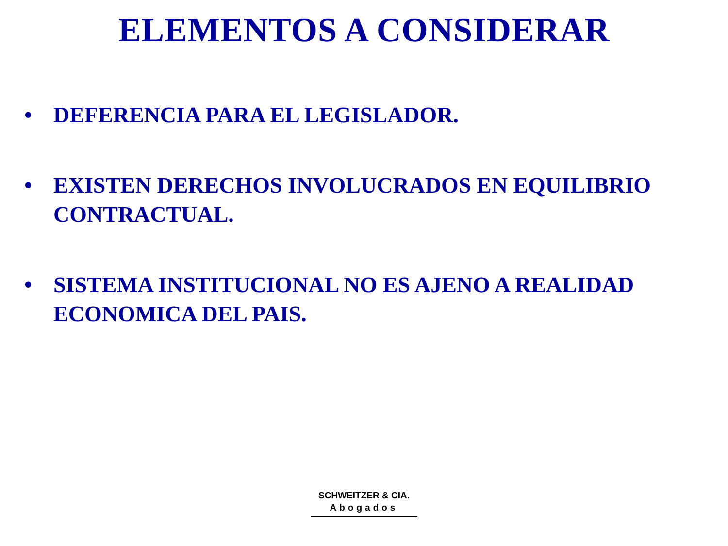ELEMENTOS A CONSIDERAR
• DEFERENCIA PARA EL LEGISLADOR.
• EXISTEN DERECHOS INVOLUCRADOS EN EQUILIBRIO CONTRACTUAL.
• SISTEMA INSTITUCIONAL NO ES AJENO A REALIDAD ECONOMICA DEL PAIS.
SCHWEITZER & CIA.
Abogados